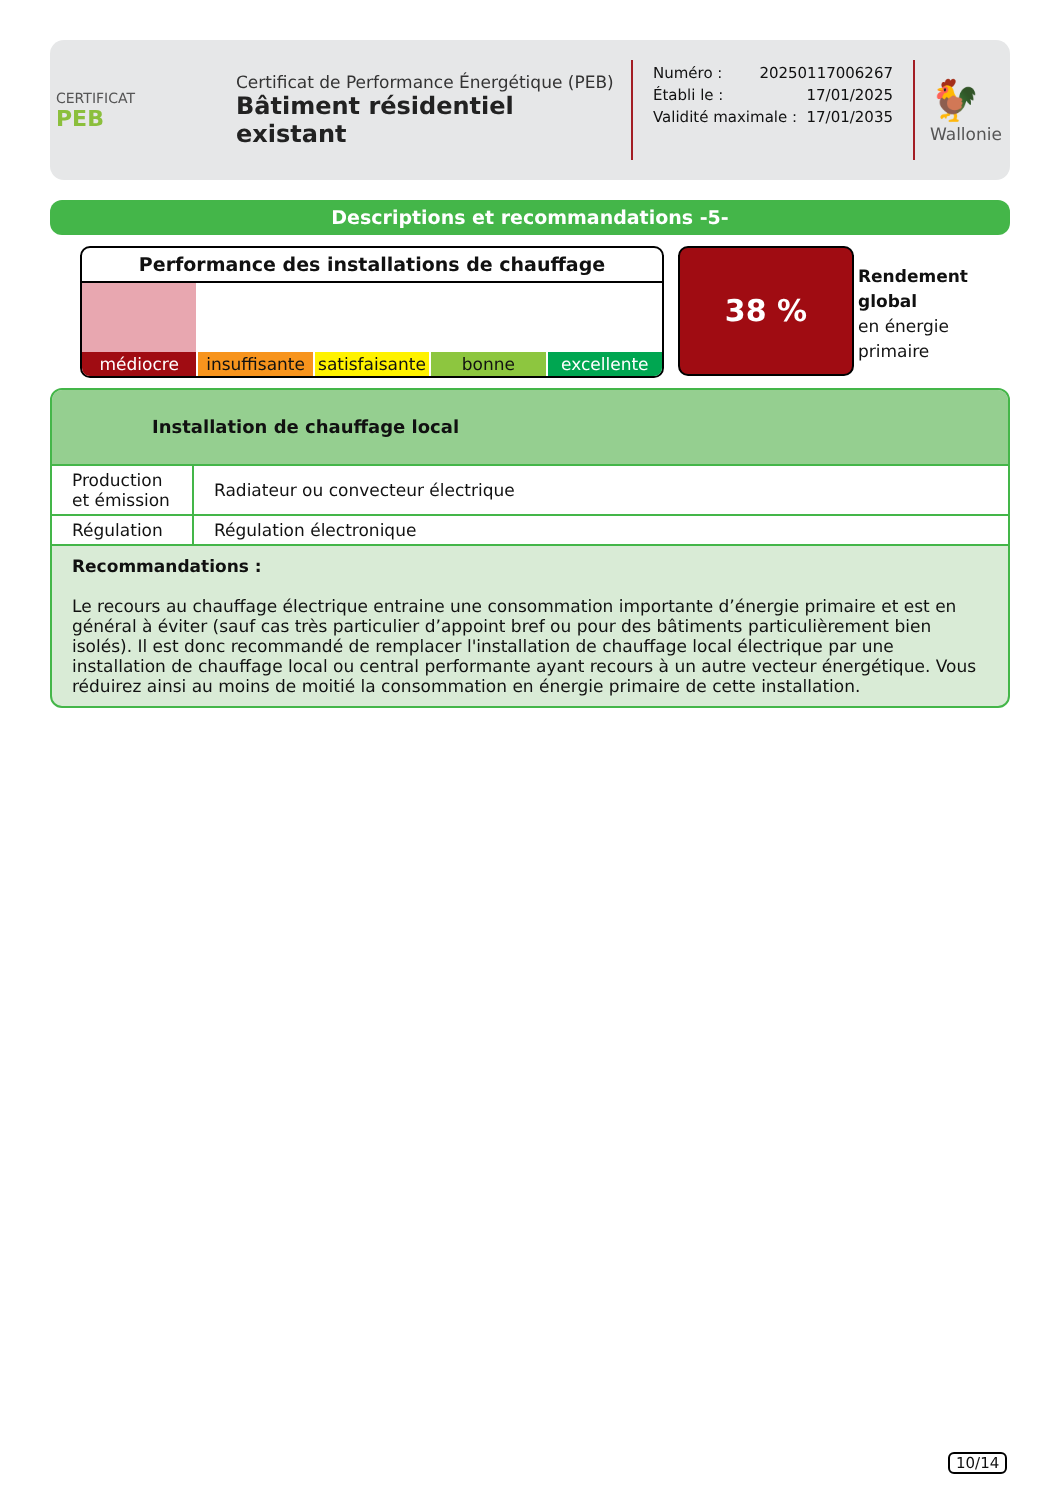CERTIFICAT
PEB
Certificat de Performance Énergétique (PEB)
Bâtiment résidentiel existant
Numéro : 20250117006267
Établi le : 17/01/2025
Validité maximale : 17/01/2035
🐓
Wallonie
Descriptions et recommandations -5-
Performance des installations de chauffage
médiocre insuffisante satisfaisante bonne excellente
38 %
Rendement
global
en énergie
primaire
Installation de chauffage local
| Production et émission | Radiateur ou convecteur électrique |
| Régulation | Régulation électronique |
Recommandations :
Le recours au chauffage électrique entraine une consommation importante d’énergie primaire et est en général à éviter (sauf cas très particulier d’appoint bref ou pour des bâtiments particulièrement bien isolés). Il est donc recommandé de remplacer l'installation de chauffage local électrique par une installation de chauffage local ou central performante ayant recours à un autre vecteur énergétique. Vous réduirez ainsi au moins de moitié la consommation en énergie primaire de cette installation.
10/14